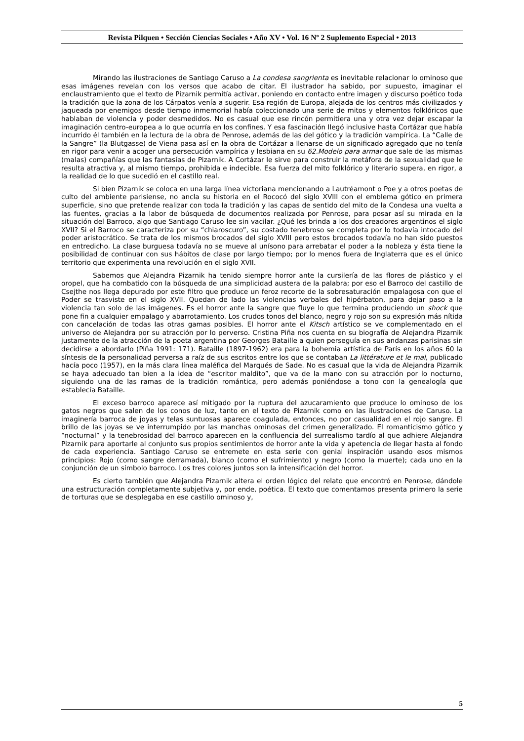Revista Pilquen • Sección Ciencias Sociales • Año XV • Vol. 16 Nº 2 Suplemento Especial • 2013
Mirando las ilustraciones de Santiago Caruso a La condesa sangrienta es inevitable relacionar lo ominoso que esas imágenes revelan con los versos que acabo de citar. El ilustrador ha sabido, por supuesto, imaginar el enclaustramiento que el texto de Pizarnik permitía activar, poniendo en contacto entre imagen y discurso poético toda la tradición que la zona de los Cárpatos venía a sugerir. Esa región de Europa, alejada de los centros más civilizados y jaqueada por enemigos desde tiempo inmemorial había coleccionado una serie de mitos y elementos folklóricos que hablaban de violencia y poder desmedidos. No es casual que ese rincón permitiera una y otra vez dejar escapar la imaginación centro-europea a lo que ocurría en los confines. Y esa fascinación llegó inclusive hasta Cortázar que había incurrido él también en la lectura de la obra de Penrose, además de las del gótico y la tradición vampírica. La “Calle de la Sangre” (la Blutgasse) de Viena pasa así en la obra de Cortázar a llenarse de un significado agregado que no tenía en rigor para venir a acoger una persecución vampírica y lesbiana en su 62.Modelo para armar que sale de las mismas (malas) compañías que las fantasías de Pizarnik. A Cortázar le sirve para construir la metáfora de la sexualidad que le resulta atractiva y, al mismo tiempo, prohibida e indecible. Esa fuerza del mito folklórico y literario supera, en rigor, a la realidad de lo que sucedió en el castillo real.
Si bien Pizarnik se coloca en una larga línea victoriana mencionando a Lautréamont o Poe y a otros poetas de culto del ambiente parisiense, no ancla su historia en el Rococó del siglo XVIII con el emblema gótico en primera superficie, sino que pretende realizar con toda la tradición y las capas de sentido del mito de la Condesa una vuelta a las fuentes, gracias a la labor de búsqueda de documentos realizada por Penrose, para posar así su mirada en la situación del Barroco, algo que Santiago Caruso lee sin vacilar. ¿Qué les brinda a los dos creadores argentinos el siglo XVII? Si el Barroco se caracteriza por su “chiaroscuro”, su costado tenebroso se completa por lo todavía intocado del poder aristocrático. Se trata de los mismos brocados del siglo XVIII pero estos brocados todavía no han sido puestos en entredicho. La clase burguesa todavía no se mueve al unísono para arrebatar el poder a la nobleza y ésta tiene la posibilidad de continuar con sus hábitos de clase por largo tiempo; por lo menos fuera de Inglaterra que es el único territorio que experimenta una revolución en el siglo XVII.
Sabemos que Alejandra Pizarnik ha tenido siempre horror ante la cursilería de las flores de plástico y el oropel, que ha combatido con la búsqueda de una simplicidad austera de la palabra; por eso el Barroco del castillo de Csejthe nos llega depurado por este filtro que produce un feroz recorte de la sobresaturación empalagosa con que el Poder se trasviste en el siglo XVII. Quedan de lado las violencias verbales del hipérbaton, para dejar paso a la violencia tan solo de las imágenes. Es el horror ante la sangre que fluye lo que termina produciendo un shock que pone fin a cualquier empalago y abarrotamiento. Los crudos tonos del blanco, negro y rojo son su expresión más nítida con cancelación de todas las otras gamas posibles. El horror ante el Kitsch artístico se ve complementado en el universo de Alejandra por su atracción por lo perverso. Cristina Piña nos cuenta en su biografía de Alejandra Pizarnik justamente de la atracción de la poeta argentina por Georges Bataille a quien perseguía en sus andanzas parisinas sin decidirse a abordarlo (Piña 1991: 171). Bataille (1897-1962) era para la bohemia artística de París en los años 60 la síntesis de la personalidad perversa a raíz de sus escritos entre los que se contaban La littérature et le mal, publicado hacía poco (1957), en la más clara línea maléfica del Marqués de Sade. No es casual que la vida de Alejandra Pizarnik se haya adecuado tan bien a la idea de “escritor maldito”, que va de la mano con su atracción por lo nocturno, siguiendo una de las ramas de la tradición romántica, pero además poniéndose a tono con la genealogía que establecía Bataille.
El exceso barroco aparece así mitigado por la ruptura del azucaramiento que produce lo ominoso de los gatos negros que salen de los conos de luz, tanto en el texto de Pizarnik como en las ilustraciones de Caruso. La imaginería barroca de joyas y telas suntuosas aparece coagulada, entonces, no por casualidad en el rojo sangre. El brillo de las joyas se ve interrumpido por las manchas ominosas del crimen generalizado. El romanticismo gótico y “nocturnal” y la tenebrosidad del barroco aparecen en la confluencia del surrealismo tardío al que adhiere Alejandra Pizarnik para aportarle al conjunto sus propios sentimientos de horror ante la vida y apetencia de llegar hasta al fondo de cada experiencia. Santiago Caruso se entremete en esta serie con genial inspiración usando esos mismos principios: Rojo (como sangre derramada), blanco (como el sufrimiento) y negro (como la muerte); cada uno en la conjunción de un símbolo barroco. Los tres colores juntos son la intensificación del horror.
Es cierto también que Alejandra Pizarnik altera el orden lógico del relato que encontró en Penrose, dándole una estructuración completamente subjetiva y, por ende, poética. El texto que comentamos presenta primero la serie de torturas que se desplegaba en ese castillo ominoso y,
5